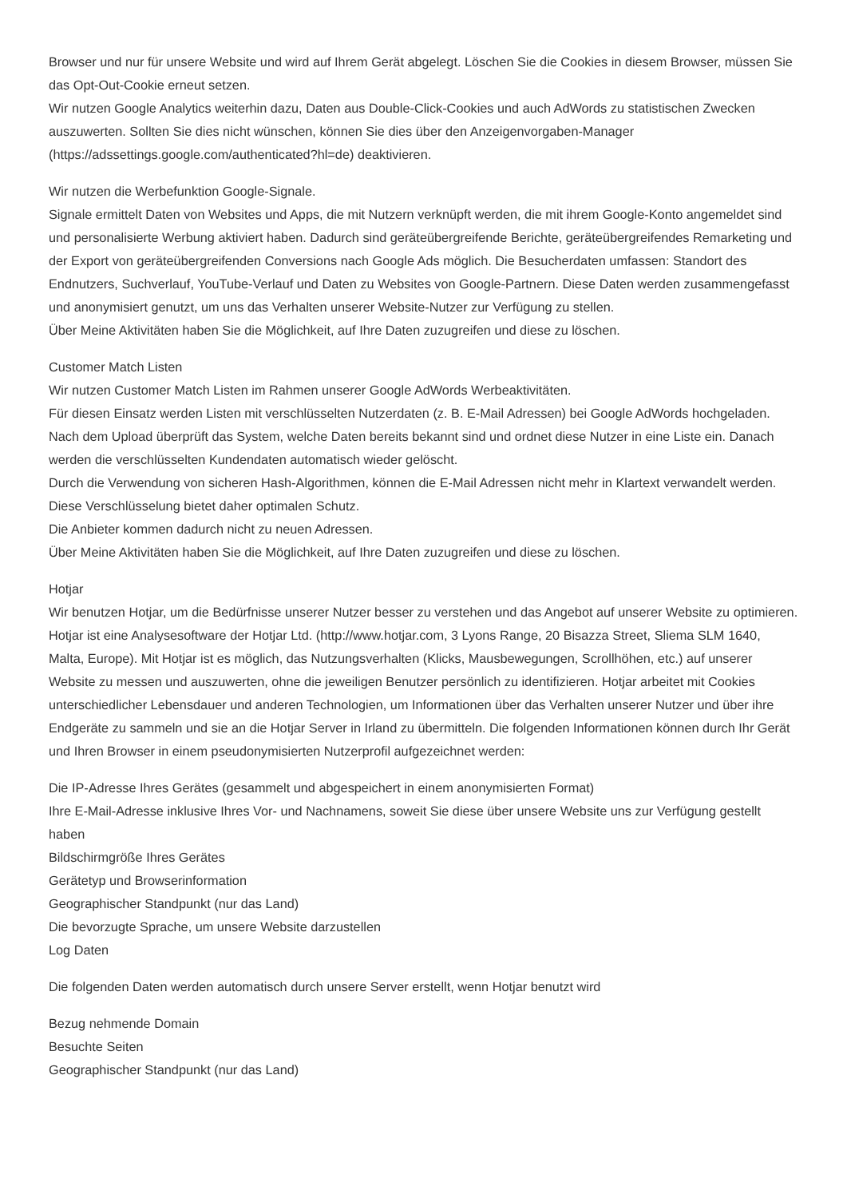Browser und nur für unsere Website und wird auf Ihrem Gerät abgelegt. Löschen Sie die Cookies in diesem Browser, müssen Sie das Opt-Out-Cookie erneut setzen.
Wir nutzen Google Analytics weiterhin dazu, Daten aus Double-Click-Cookies und auch AdWords zu statistischen Zwecken auszuwerten. Sollten Sie dies nicht wünschen, können Sie dies über den Anzeigenvorgaben-Manager (https://adssettings.google.com/authenticated?hl=de) deaktivieren.
Wir nutzen die Werbefunktion Google-Signale.
Signale ermittelt Daten von Websites und Apps, die mit Nutzern verknüpft werden, die mit ihrem Google-Konto angemeldet sind und personalisierte Werbung aktiviert haben. Dadurch sind geräteübergreifende Berichte, geräteübergreifendes Remarketing und der Export von geräteübergreifenden Conversions nach Google Ads möglich. Die Besucherdaten umfassen: Standort des Endnutzers, Suchverlauf, YouTube-Verlauf und Daten zu Websites von Google-Partnern. Diese Daten werden zusammengefasst und anonymisiert genutzt, um uns das Verhalten unserer Website-Nutzer zur Verfügung zu stellen.
Über Meine Aktivitäten haben Sie die Möglichkeit, auf Ihre Daten zuzugreifen und diese zu löschen.
Customer Match Listen
Wir nutzen Customer Match Listen im Rahmen unserer Google AdWords Werbeaktivitäten.
Für diesen Einsatz werden Listen mit verschlüsselten Nutzerdaten (z. B. E-Mail Adressen) bei Google AdWords hochgeladen. Nach dem Upload überprüft das System, welche Daten bereits bekannt sind und ordnet diese Nutzer in eine Liste ein. Danach werden die verschlüsselten Kundendaten automatisch wieder gelöscht.
Durch die Verwendung von sicheren Hash-Algorithmen, können die E-Mail Adressen nicht mehr in Klartext verwandelt werden. Diese Verschlüsselung bietet daher optimalen Schutz.
Die Anbieter kommen dadurch nicht zu neuen Adressen.
Über Meine Aktivitäten haben Sie die Möglichkeit, auf Ihre Daten zuzugreifen und diese zu löschen.
Hotjar
Wir benutzen Hotjar, um die Bedürfnisse unserer Nutzer besser zu verstehen und das Angebot auf unserer Website zu optimieren. Hotjar ist eine Analysesoftware der Hotjar Ltd. (http://www.hotjar.com, 3 Lyons Range, 20 Bisazza Street, Sliema SLM 1640, Malta, Europe). Mit Hotjar ist es möglich, das Nutzungsverhalten (Klicks, Mausbewegungen, Scrollhöhen, etc.) auf unserer Website zu messen und auszuwerten, ohne die jeweiligen Benutzer persönlich zu identifizieren. Hotjar arbeitet mit Cookies unterschiedlicher Lebensdauer und anderen Technologien, um Informationen über das Verhalten unserer Nutzer und über ihre Endgeräte zu sammeln und sie an die Hotjar Server in Irland zu übermitteln. Die folgenden Informationen können durch Ihr Gerät und Ihren Browser in einem pseudonymisierten Nutzerprofil aufgezeichnet werden:
Die IP-Adresse Ihres Gerätes (gesammelt und abgespeichert in einem anonymisierten Format)
Ihre E-Mail-Adresse inklusive Ihres Vor- und Nachnamens, soweit Sie diese über unsere Website uns zur Verfügung gestellt haben
Bildschirmgröße Ihres Gerätes
Gerätetyp und Browserinformation
Geographischer Standpunkt (nur das Land)
Die bevorzugte Sprache, um unsere Website darzustellen
Log Daten
Die folgenden Daten werden automatisch durch unsere Server erstellt, wenn Hotjar benutzt wird
Bezug nehmende Domain
Besuchte Seiten
Geographischer Standpunkt (nur das Land)